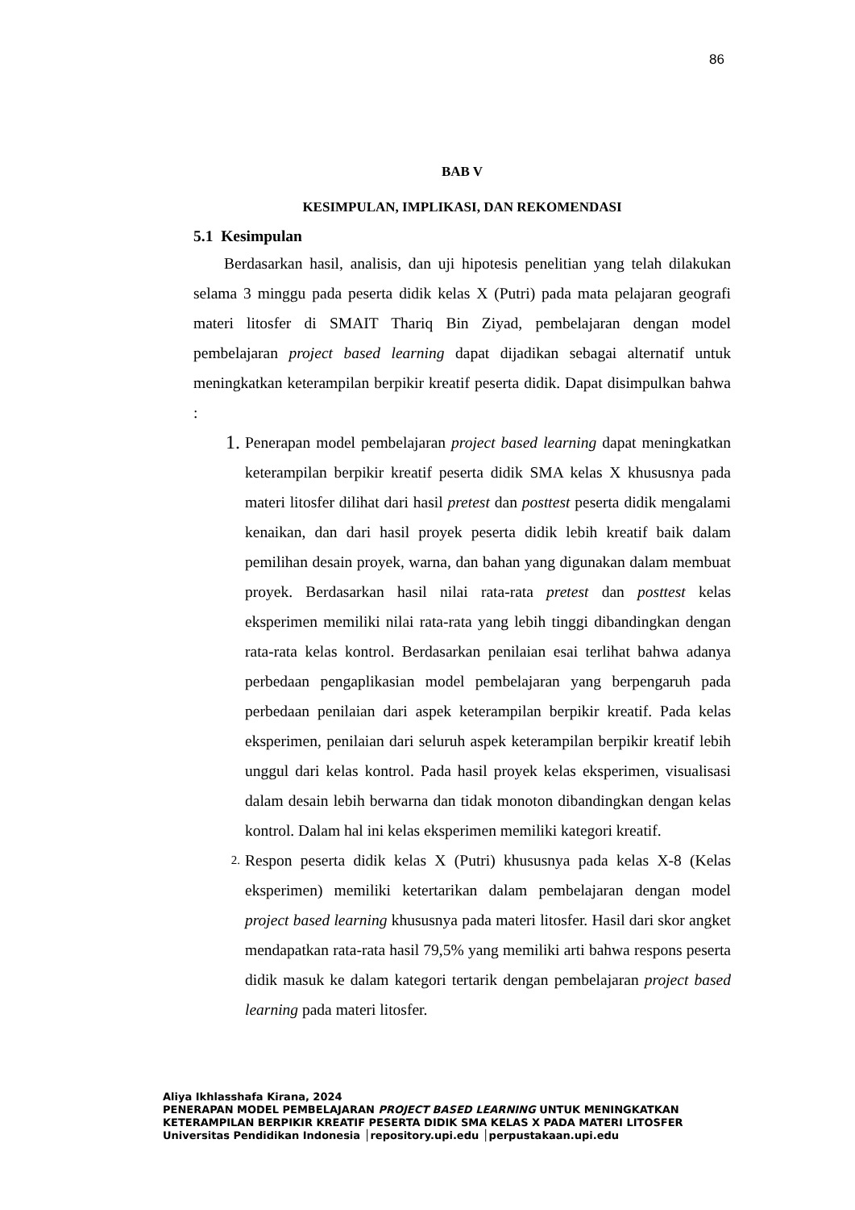86
BAB V
KESIMPULAN, IMPLIKASI, DAN REKOMENDASI
5.1 Kesimpulan
Berdasarkan hasil, analisis, dan uji hipotesis penelitian yang telah dilakukan selama 3 minggu pada peserta didik kelas X (Putri) pada mata pelajaran geografi materi litosfer di SMAIT Thariq Bin Ziyad, pembelajaran dengan model pembelajaran project based learning dapat dijadikan sebagai alternatif untuk meningkatkan keterampilan berpikir kreatif peserta didik. Dapat disimpulkan bahwa :
1. Penerapan model pembelajaran project based learning dapat meningkatkan keterampilan berpikir kreatif peserta didik SMA kelas X khususnya pada materi litosfer dilihat dari hasil pretest dan posttest peserta didik mengalami kenaikan, dan dari hasil proyek peserta didik lebih kreatif baik dalam pemilihan desain proyek, warna, dan bahan yang digunakan dalam membuat proyek. Berdasarkan hasil nilai rata-rata pretest dan posttest kelas eksperimen memiliki nilai rata-rata yang lebih tinggi dibandingkan dengan rata-rata kelas kontrol. Berdasarkan penilaian esai terlihat bahwa adanya perbedaan pengaplikasian model pembelajaran yang berpengaruh pada perbedaan penilaian dari aspek keterampilan berpikir kreatif. Pada kelas eksperimen, penilaian dari seluruh aspek keterampilan berpikir kreatif lebih unggul dari kelas kontrol. Pada hasil proyek kelas eksperimen, visualisasi dalam desain lebih berwarna dan tidak monoton dibandingkan dengan kelas kontrol. Dalam hal ini kelas eksperimen memiliki kategori kreatif.
2. Respon peserta didik kelas X (Putri) khususnya pada kelas X-8 (Kelas eksperimen) memiliki ketertarikan dalam pembelajaran dengan model project based learning khususnya pada materi litosfer. Hasil dari skor angket mendapatkan rata-rata hasil 79,5% yang memiliki arti bahwa respons peserta didik masuk ke dalam kategori tertarik dengan pembelajaran project based learning pada materi litosfer.
Aliya Ikhlasshafa Kirana, 2024
PENERAPAN MODEL PEMBELAJARAN PROJECT BASED LEARNING UNTUK MENINGKATKAN
KETERAMPILAN BERPIKIR KREATIF PESERTA DIDIK SMA KELAS X PADA MATERI LITOSFER
Universitas Pendidikan Indonesia │repository.upi.edu │perpustakaan.upi.edu